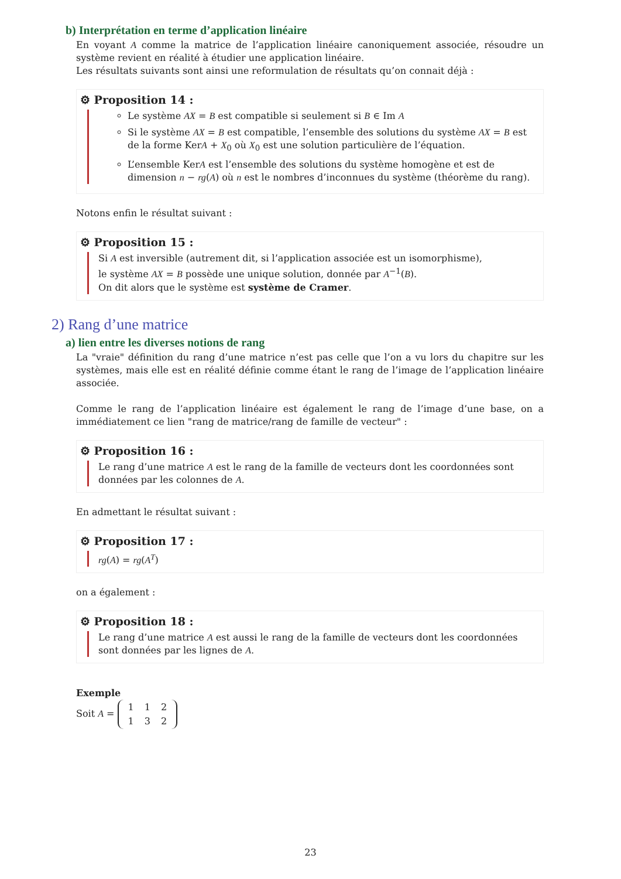b) Interprétation en terme d’application linéaire
En voyant A comme la matrice de l’application linéaire canoniquement associée, résoudre un système revient en réalité à étudier une application linéaire.
Les résultats suivants sont ainsi une reformulation de résultats qu’on connait déjà :
⚙ Proposition 14 :
Le système AX = B est compatible si seulement si B ∈ Im A
Si le système AX = B est compatible, l’ensemble des solutions du système AX = B est de la forme KerA + X<sub>0</sub> où X<sub>0</sub> est une solution particulière de l’équation.
L’ensemble KerA est l’ensemble des solutions du système homogène et est de dimension n − rg(A) où n est le nombres d’inconnues du système (théorème du rang).
Notons enfin le résultat suivant :
⚙ Proposition 15 :
Si A est inversible (autrement dit, si l’application associée est un isomorphisme),
le système AX = B possède une unique solution, donnée par A<sup>−1</sup>(B).
On dit alors que le système est système de Cramer.
2) Rang d’une matrice
a) lien entre les diverses notions de rang
La "vraie" définition du rang d’une matrice n’est pas celle que l’on a vu lors du chapitre sur les systèmes, mais elle est en réalité définie comme étant le rang de l’image de l’application linéaire associée.
Comme le rang de l’application linéaire est également le rang de l’image d’une base, on a immédiatement ce lien "rang de matrice/rang de famille de vecteur" :
⚙ Proposition 16 :
Le rang d’une matrice A est le rang de la famille de vecteurs dont les coordonnées sont données par les colonnes de A.
En admettant le résultat suivant :
⚙ Proposition 17 :
rg(A) = rg(A<sup>T</sup>)
on a également :
⚙ Proposition 18 :
Le rang d’une matrice A est aussi le rang de la famille de vecteurs dont les coordonnées sont données par les lignes de A.
Exemple
Soit A =
| 1 | 1 | 2 |
| 1 | 3 | 2 |
23